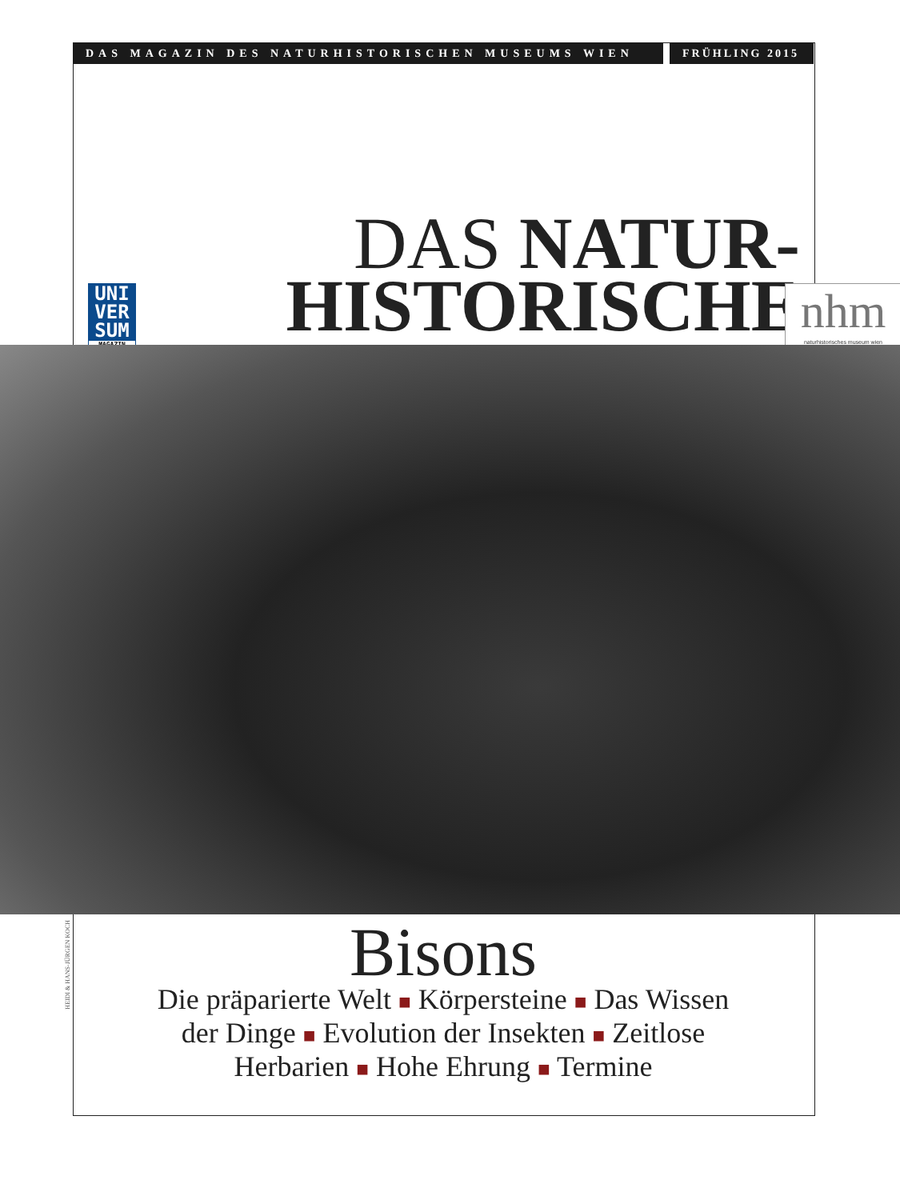DAS MAGAZIN DES NATURHISTORISCHEN MUSEUMS WIEN
FRÜHLING 2015
DAS NATUR-
HISTORISCHE
UNI
VER
SUM
MAGAZIN
nhm
naturhistorisches museum wien
HEIDI & HANS-JÜRGEN KOCH
Bisons
Die präparierte Welt ■ Körpersteine ■ Das Wissen
der Dinge ■ Evolution der Insekten ■ Zeitlose
Herbarien ■ Hohe Ehrung ■ Termine